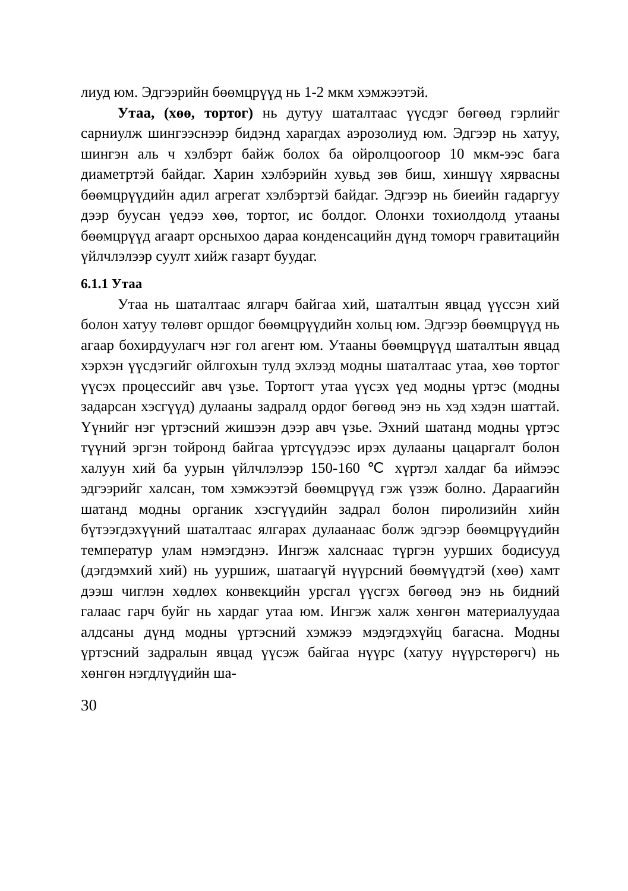лиуд юм. Эдгээрийн бөөмцрүүд нь 1-2 мкм хэмжээтэй.
Утаа, (хөө, тортог) нь дутуу шаталтаас үүсдэг бөгөөд гэрлийг сарниулж шингээснээр бидэнд харагдах аэрозолиуд юм. Эдгээр нь хатуу, шингэн аль ч хэлбэрт байж болох ба ойролцоогоор 10 мкм-ээс бага диаметртэй байдаг. Харин хэлбэрийн хувьд зөв биш, хиншүү хярвасны бөөмцрүүдийн адил агрегат хэлбэртэй байдаг. Эдгээр нь биеийн гадаргуу дээр буусан үедээ хөө, тортог, ис болдог. Олонхи тохиолдолд утааны бөөмцрүүд агаарт орсныхоо дараа конденсацийн дүнд томорч гравитацийн үйлчлэлээр суулт хийж газарт буудаг.
6.1.1 Утаа
Утаа нь шаталтаас ялгарч байгаа хий, шаталтын явцад үүссэн хий болон хатуу төлөвт оршдог бөөмцрүүдийн хольц юм. Эдгээр бөөмцрүүд нь агаар бохирдуулагч нэг гол агент юм. Утааны бөөмцрүүд шаталтын явцад хэрхэн үүсдэгийг ойлгохын тулд эхлээд модны шаталтаас утаа, хөө тортог үүсэх процессийг авч үзье. Тортогт утаа үүсэх үед модны үртэс (модны задарсан хэсгүүд) дулааны задралд ордог бөгөөд энэ нь хэд хэдэн шаттай. Үүнийг нэг үртэсний жишээн дээр авч үзье. Эхний шатанд модны үртэс түүний эргэн тойронд байгаа үртсүүдээс ирэх дулааны цацаргалт болон халуун хий ба уурын үйлчлэлээр 150-160 ℃ хүртэл халдаг ба иймээс эдгээрийг халсан, том хэмжээтэй бөөмцрүүд гэж үзэж болно. Дараагийн шатанд модны органик хэсгүүдийн задрал болон пиролизийн хийн бүтээгдэхүүний шаталтаас ялгарах дулаанаас болж эдгээр бөөмцрүүдийн температур улам нэмэгдэнэ. Ингэж халснаас түргэн уурших бодисууд (дэгдэмхий хий) нь ууршиж, шатаагүй нүүрсний бөөмүүдтэй (хөө) хамт дээш чиглэн хөдлөх конвекцийн урсгал үүсгэх бөгөөд энэ нь бидний галаас гарч буйг нь хардаг утаа юм. Ингэж халж хөнгөн материалуудаа алдсаны дүнд модны үртэсний хэмжээ мэдэгдэхүйц багасна. Модны үртэсний задралын явцад үүсэж байгаа нүүрс (хатуу нүүрстөрөгч) нь хөнгөн нэгдлүүдийн ша-
30